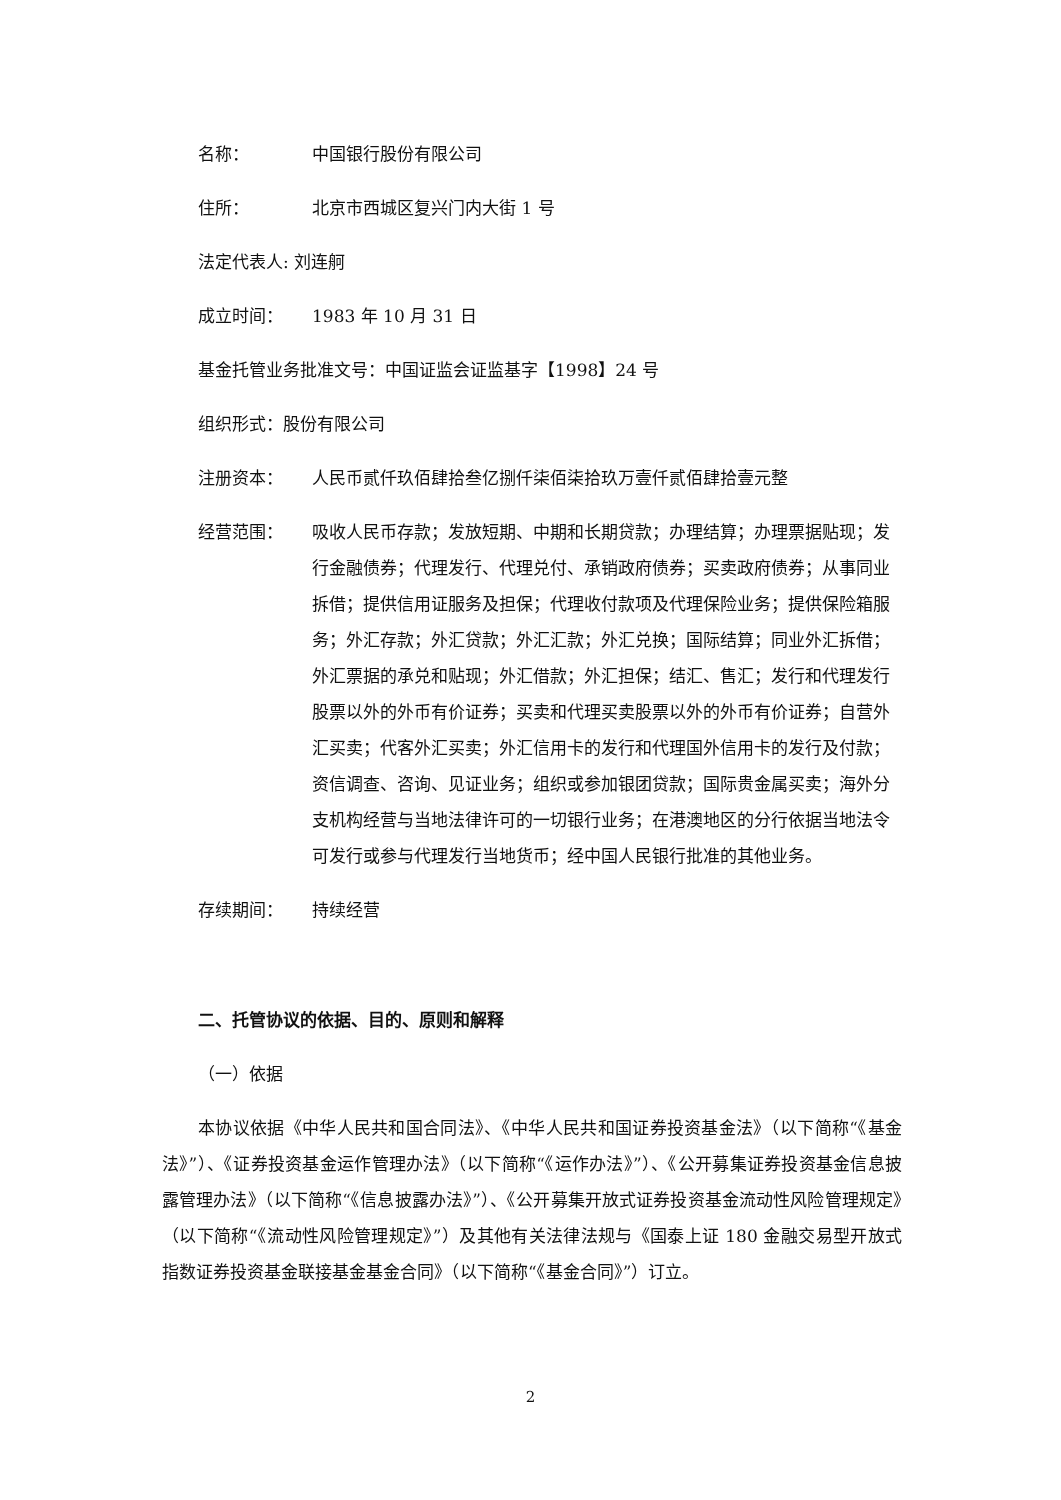名称： 中国银行股份有限公司
住所： 北京市西城区复兴门内大街 1 号
法定代表人: 刘连舸
成立时间： 1983 年 10 月 31 日
基金托管业务批准文号：中国证监会证监基字【1998】24 号
组织形式：股份有限公司
注册资本： 人民币贰仟玖佰肆拾叁亿捌仟柒佰柒拾玖万壹仟贰佰肆拾壹元整
经营范围： 吸收人民币存款；发放短期、中期和长期贷款；办理结算；办理票据贴现；发行金融债券；代理发行、代理兑付、承销政府债券；买卖政府债券；从事同业拆借；提供信用证服务及担保；代理收付款项及代理保险业务；提供保险箱服务；外汇存款；外汇贷款；外汇汇款；外汇兑换；国际结算；同业外汇拆借；外汇票据的承兑和贴现；外汇借款；外汇担保；结汇、售汇；发行和代理发行股票以外的外币有价证券；买卖和代理买卖股票以外的外币有价证券；自营外汇买卖；代客外汇买卖；外汇信用卡的发行和代理国外信用卡的发行及付款；资信调查、咨询、见证业务；组织或参加银团贷款；国际贵金属买卖；海外分支机构经营与当地法律许可的一切银行业务；在港澳地区的分行依据当地法令可发行或参与代理发行当地货币；经中国人民银行批准的其他业务。
存续期间： 持续经营
二、托管协议的依据、目的、原则和解释
（一）依据
本协议依据《中华人民共和国合同法》、《中华人民共和国证券投资基金法》（以下简称“《基金法》”）、《证券投资基金运作管理办法》（以下简称“《运作办法》”）、《公开募集证券投资基金信息披露管理办法》（以下简称“《信息披露办法》”）、《公开募集开放式证券投资基金流动性风险管理规定》（以下简称“《流动性风险管理规定》”）及其他有关法律法规与《国泰上证 180 金融交易型开放式指数证券投资基金联接基金基金合同》（以下简称“《基金合同》”）订立。
2